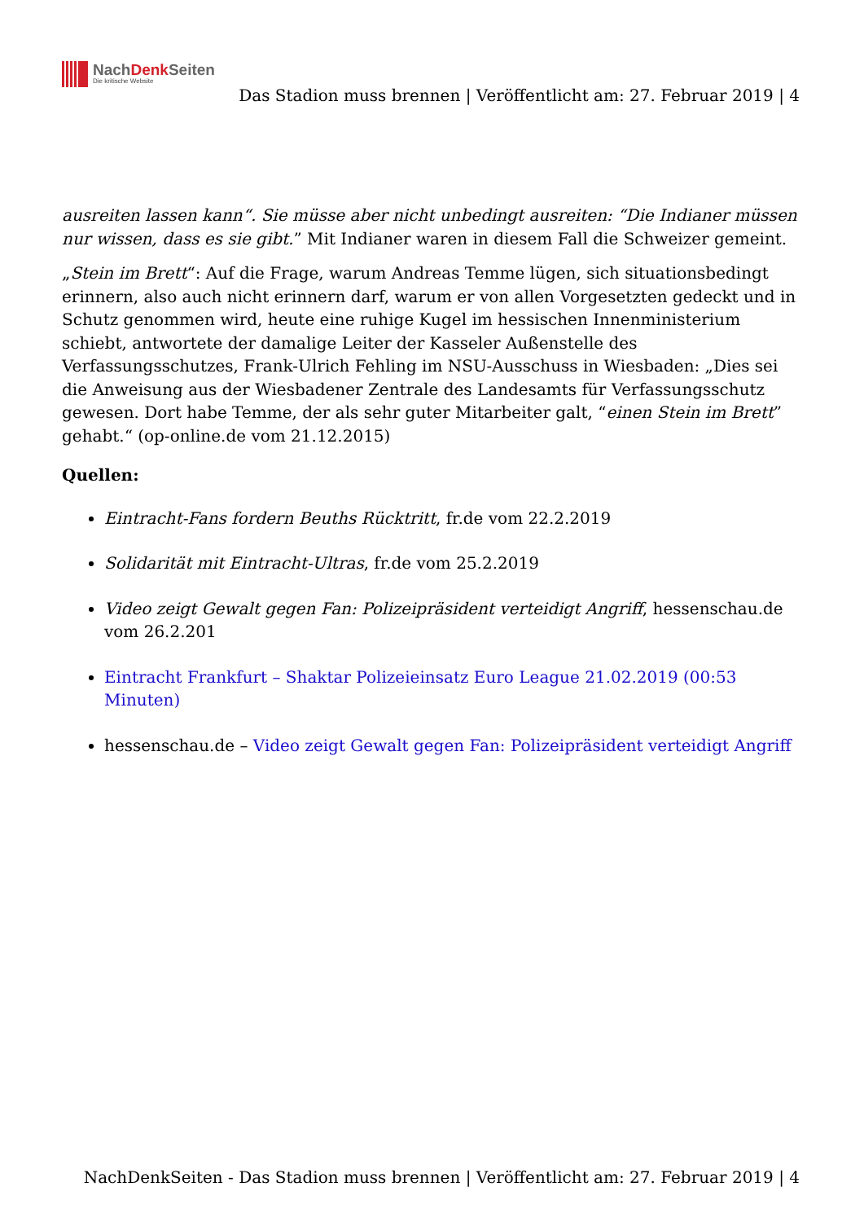NachDenk Seiten
Die kritische Website
Das Stadion muss brennen | Veröffentlicht am: 27. Februar 2019 | 4
ausreiten lassen kann“. Sie müsse aber nicht unbedingt ausreiten: “Die Indianer müssen nur wissen, dass es sie gibt.” Mit Indianer waren in diesem Fall die Schweizer gemeint.
„Stein im Brett“: Auf die Frage, warum Andreas Temme lügen, sich situationsbedingt erinnern, also auch nicht erinnern darf, warum er von allen Vorgesetzten gedeckt und in Schutz genommen wird, heute eine ruhige Kugel im hessischen Innenministerium schiebt, antwortete der damalige Leiter der Kasseler Außenstelle des Verfassungsschutzes, Frank-Ulrich Fehling im NSU-Ausschuss in Wiesbaden: „Dies sei die Anweisung aus der Wiesbadener Zentrale des Landesamts für Verfassungsschutz gewesen. Dort habe Temme, der als sehr guter Mitarbeiter galt, “einen Stein im Brett” gehabt.“ (op-online.de vom 21.12.2015)
Quellen:
Eintracht-Fans fordern Beuths Rücktritt, fr.de vom 22.2.2019
Solidarität mit Eintracht-Ultras, fr.de vom 25.2.2019
Video zeigt Gewalt gegen Fan: Polizeipräsident verteidigt Angriff, hessenschau.de vom 26.2.201
Eintracht Frankfurt – Shaktar Polizeieinsatz Euro League 21.02.2019 (00:53 Minuten)
hessenschau.de – Video zeigt Gewalt gegen Fan: Polizeipräsident verteidigt Angriff
NachDenkSeiten - Das Stadion muss brennen | Veröffentlicht am: 27. Februar 2019 | 4